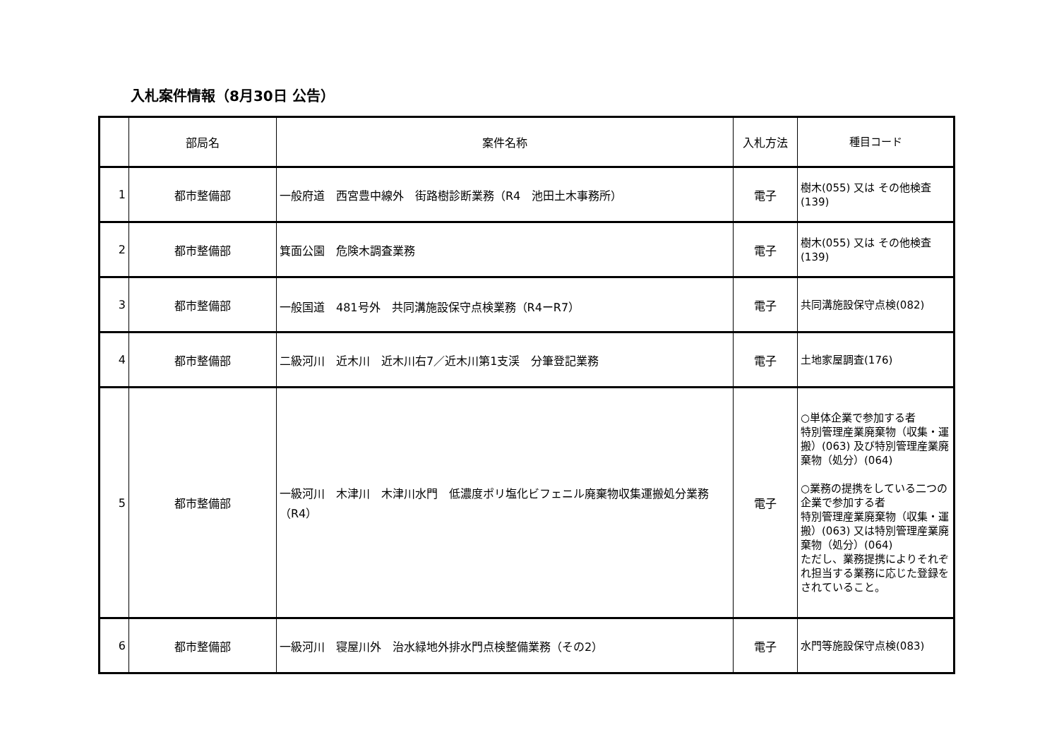入札案件情報（8月30日 公告）
| | 部局名 | 案件名称 | 入札方法 | 種目コード |
| --- | --- | --- | --- | --- |
| 1 | 都市整備部 | 一般府道 西宮豊中線外 街路樹診断業務（R4 池田土木事務所） | 電子 | 樹木(055) 又は その他検査(139) |
| 2 | 都市整備部 | 箕面公園 危険木調査業務 | 電子 | 樹木(055) 又は その他検査(139) |
| 3 | 都市整備部 | 一般国道 481号外 共同溝施設保守点検業務（R4ーR7） | 電子 | 共同溝施設保守点検(082) |
| 4 | 都市整備部 | 二級河川 近木川 近木川右7／近木川第1支渓 分筆登記業務 | 電子 | 土地家屋調査(176) |
| 5 | 都市整備部 | 一級河川 木津川 木津川水門 低濃度ポリ塩化ビフェニル廃棄物収集運搬処分業務（R4） | 電子 | ○単体企業で参加する者 特別管理産業廃棄物（収集・運搬）(063) 及び特別管理産業廃棄物（処分）(064) ○業務の提携をしている二つの企業で参加する者 特別管理産業廃棄物（収集・運搬）(063) 又は特別管理産業廃棄物（処分）(064) ただし、業務提携によりそれぞれ担当する業務に応じた登録をされていること。 |
| 6 | 都市整備部 | 一級河川 寝屋川外 治水緑地外排水門点検整備業務（その2） | 電子 | 水門等施設保守点検(083) |